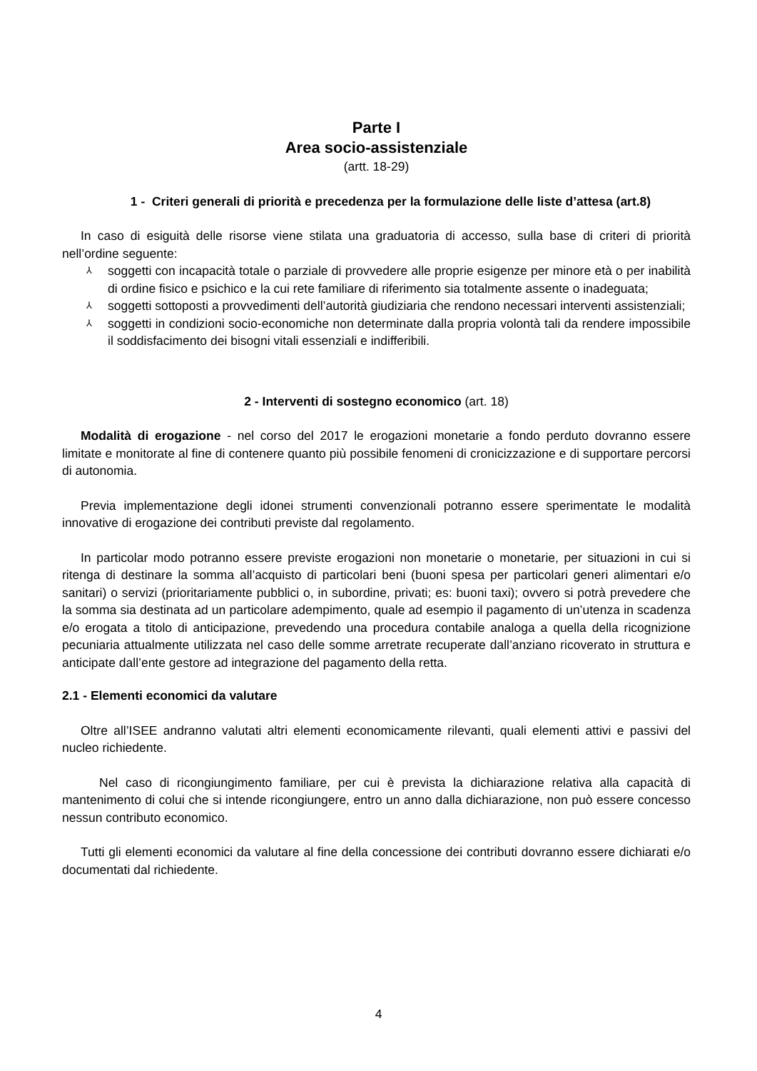Parte I
Area socio-assistenziale
(artt. 18-29)
1 - Criteri generali di priorità e precedenza per la formulazione delle liste d’attesa (art.8)
In caso di esiguità delle risorse viene stilata una graduatoria di accesso, sulla base di criteri di priorità nell’ordine seguente:
⅄ soggetti con incapacità totale o parziale di provvedere alle proprie esigenze per minore età o per inabilità di ordine fisico e psichico e la cui rete familiare di riferimento sia totalmente assente o inadeguata;
⅄ soggetti sottoposti a provvedimenti dell’autorità giudiziaria che rendono necessari interventi assistenziali;
⅄ soggetti in condizioni socio-economiche non determinate dalla propria volontà tali da rendere impossibile il soddisfacimento dei bisogni vitali essenziali e indifferibili.
2 - Interventi di sostegno economico (art. 18)
Modalità di erogazione - nel corso del 2017 le erogazioni monetarie a fondo perduto dovranno essere limitate e monitorate al fine di contenere quanto più possibile fenomeni di cronicizzazione e di supportare percorsi di autonomia.
Previa implementazione degli idonei strumenti convenzionali potranno essere sperimentate le modalità innovative di erogazione dei contributi previste dal regolamento.
In particolar modo potranno essere previste erogazioni non monetarie o monetarie, per situazioni in cui si ritenga di destinare la somma all’acquisto di particolari beni (buoni spesa per particolari generi alimentari e/o sanitari) o servizi (prioritariamente pubblici o, in subordine, privati; es: buoni taxi); ovvero si potrà prevedere che la somma sia destinata ad un particolare adempimento, quale ad esempio il pagamento di un’utenza in scadenza e/o erogata a titolo di anticipazione, prevedendo una procedura contabile analoga a quella della ricognizione pecuniaria attualmente utilizzata nel caso delle somme arretrate recuperate dall’anziano ricoverato in struttura e anticipate dall’ente gestore ad integrazione del pagamento della retta.
2.1 - Elementi economici da valutare
Oltre all’ISEE andranno valutati altri elementi economicamente rilevanti, quali elementi attivi e passivi del nucleo richiedente.
Nel caso di ricongiungimento familiare, per cui è prevista la dichiarazione relativa alla capacità di mantenimento di colui che si intende ricongiungere, entro un anno dalla dichiarazione, non può essere concesso nessun contributo economico.
Tutti gli elementi economici da valutare al fine della concessione dei contributi dovranno essere dichiarati e/o documentati dal richiedente.
4